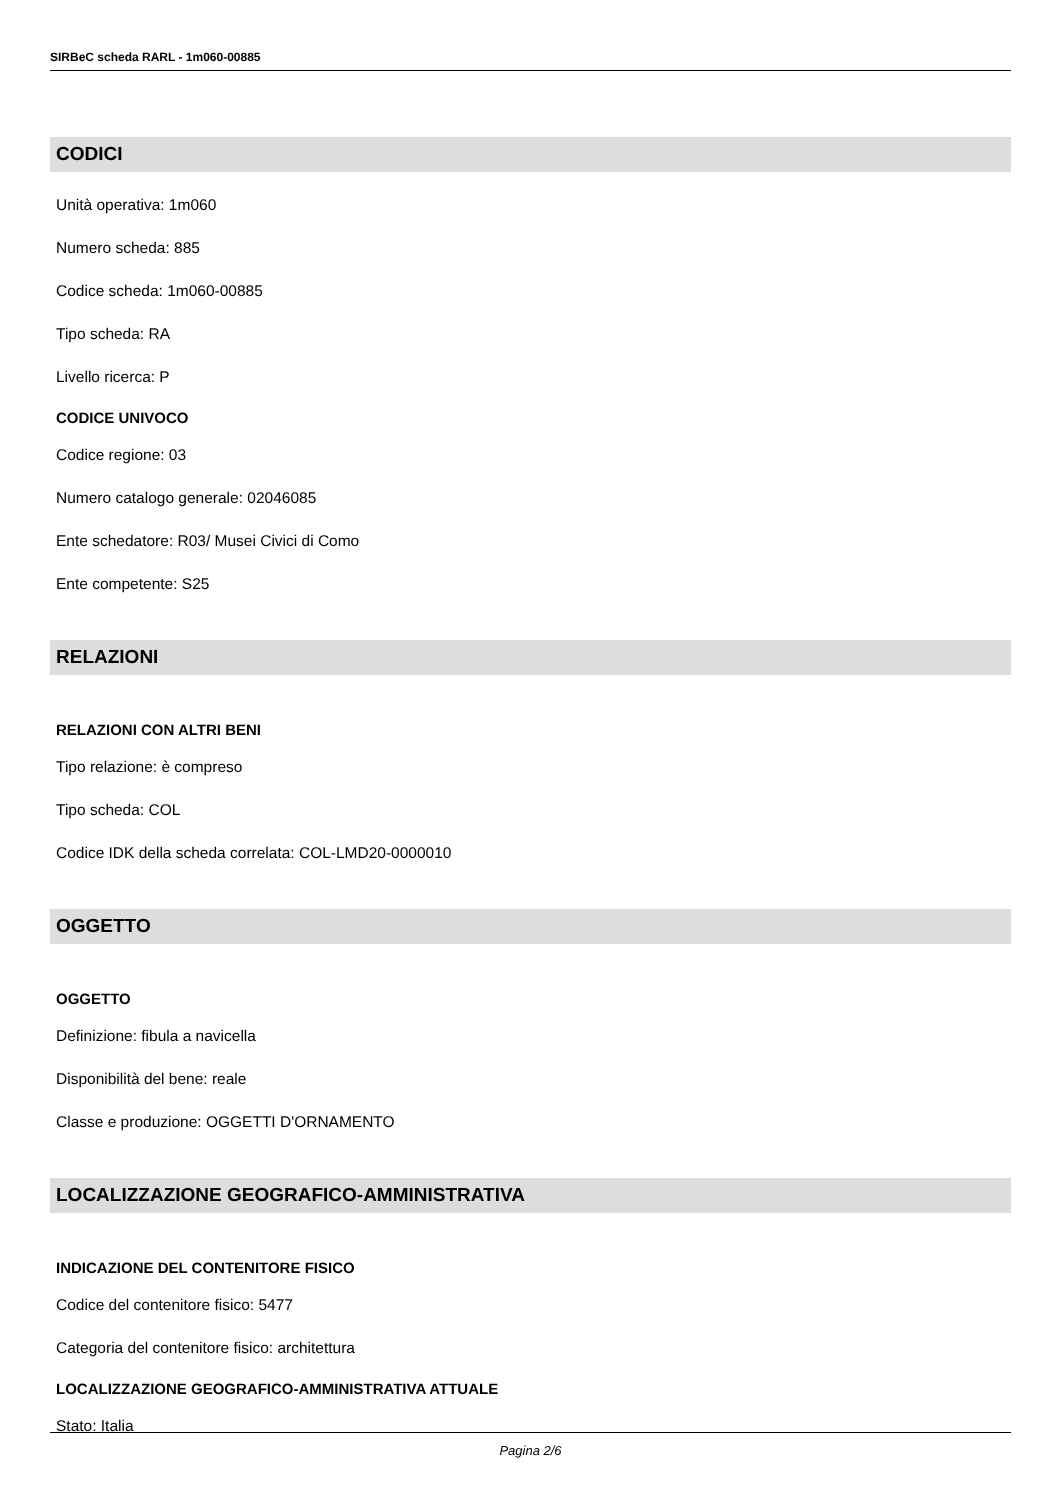SIRBeC scheda RARL - 1m060-00885
CODICI
Unità operativa: 1m060
Numero scheda: 885
Codice scheda: 1m060-00885
Tipo scheda: RA
Livello ricerca: P
CODICE UNIVOCO
Codice regione: 03
Numero catalogo generale: 02046085
Ente schedatore: R03/ Musei Civici di Como
Ente competente: S25
RELAZIONI
RELAZIONI CON ALTRI BENI
Tipo relazione: è compreso
Tipo scheda: COL
Codice IDK della scheda correlata: COL-LMD20-0000010
OGGETTO
OGGETTO
Definizione: fibula a navicella
Disponibilità del bene: reale
Classe e produzione: OGGETTI D'ORNAMENTO
LOCALIZZAZIONE GEOGRAFICO-AMMINISTRATIVA
INDICAZIONE DEL CONTENITORE FISICO
Codice del contenitore fisico: 5477
Categoria del contenitore fisico: architettura
LOCALIZZAZIONE GEOGRAFICO-AMMINISTRATIVA ATTUALE
Stato: Italia
Pagina 2/6